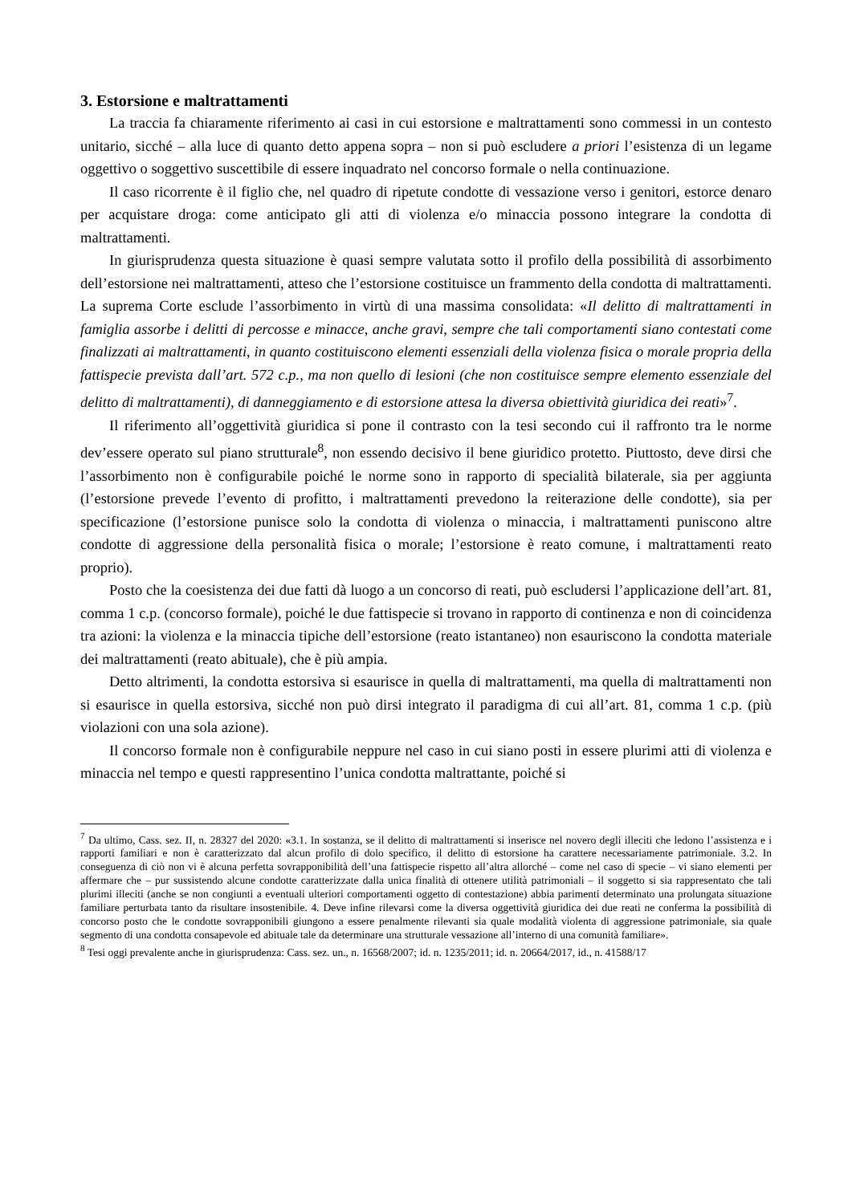3. Estorsione e maltrattamenti
La traccia fa chiaramente riferimento ai casi in cui estorsione e maltrattamenti sono commessi in un contesto unitario, sicché – alla luce di quanto detto appena sopra – non si può escludere a priori l’esistenza di un legame oggettivo o soggettivo suscettibile di essere inquadrato nel concorso formale o nella continuazione.
Il caso ricorrente è il figlio che, nel quadro di ripetute condotte di vessazione verso i genitori, estorce denaro per acquistare droga: come anticipato gli atti di violenza e/o minaccia possono integrare la condotta di maltrattamenti.
In giurisprudenza questa situazione è quasi sempre valutata sotto il profilo della possibilità di assorbimento dell’estorsione nei maltrattamenti, atteso che l’estorsione costituisce un frammento della condotta di maltrattamenti. La suprema Corte esclude l’assorbimento in virtù di una massima consolidata: «Il delitto di maltrattamenti in famiglia assorbe i delitti di percosse e minacce, anche gravi, sempre che tali comportamenti siano contestati come finalizzati ai maltrattamenti, in quanto costituiscono elementi essenziali della violenza fisica o morale propria della fattispecie prevista dall’art. 572 c.p., ma non quello di lesioni (che non costituisce sempre elemento essenziale del delitto di maltrattamenti), di danneggiamento e di estorsione attesa la diversa obiettività giuridica dei reati»<sup>7</sup>.
Il riferimento all’oggettività giuridica si pone il contrasto con la tesi secondo cui il raffronto tra le norme dev’essere operato sul piano strutturale<sup>8</sup>, non essendo decisivo il bene giuridico protetto. Piuttosto, deve dirsi che l’assorbimento non è configurabile poiché le norme sono in rapporto di specialità bilaterale, sia per aggiunta (l’estorsione prevede l’evento di profitto, i maltrattamenti prevedono la reiterazione delle condotte), sia per specificazione (l’estorsione punisce solo la condotta di violenza o minaccia, i maltrattamenti puniscono altre condotte di aggressione della personalità fisica o morale; l’estorsione è reato comune, i maltrattamenti reato proprio).
Posto che la coesistenza dei due fatti dà luogo a un concorso di reati, può escludersi l’applicazione dell’art. 81, comma 1 c.p. (concorso formale), poiché le due fattispecie si trovano in rapporto di continenza e non di coincidenza tra azioni: la violenza e la minaccia tipiche dell’estorsione (reato istantaneo) non esauriscono la condotta materiale dei maltrattamenti (reato abituale), che è più ampia.
Detto altrimenti, la condotta estorsiva si esaurisce in quella di maltrattamenti, ma quella di maltrattamenti non si esaurisce in quella estorsiva, sicché non può dirsi integrato il paradigma di cui all’art. 81, comma 1 c.p. (più violazioni con una sola azione).
Il concorso formale non è configurabile neppure nel caso in cui siano posti in essere plurimi atti di violenza e minaccia nel tempo e questi rappresentino l’unica condotta maltrattante, poiché si
<sup>7</sup> Da ultimo, Cass. sez. II, n. 28327 del 2020: «3.1. In sostanza, se il delitto di maltrattamenti si inserisce nel novero degli illeciti che ledono l’assistenza e i rapporti familiari e non è caratterizzato dal alcun profilo di dolo specifico, il delitto di estorsione ha carattere necessariamente patrimoniale. 3.2. In conseguenza di ciò non vi è alcuna perfetta sovrapponibilità dell’una fattispecie rispetto all’altra allorché – come nel caso di specie – vi siano elementi per affermare che – pur sussistendo alcune condotte caratterizzate dalla unica finalità di ottenere utilità patrimoniali – il soggetto si sia rappresentato che tali plurimi illeciti (anche se non congiunti a eventuali ulteriori comportamenti oggetto di contestazione) abbia parimenti determinato una prolungata situazione familiare perturbata tanto da risultare insostenibile. 4. Deve infine rilevarsi come la diversa oggettività giuridica dei due reati ne conferma la possibilità di concorso posto che le condotte sovrapponibili giungono a essere penalmente rilevanti sia quale modalità violenta di aggressione patrimoniale, sia quale segmento di una condotta consapevole ed abituale tale da determinare una strutturale vessazione all’interno di una comunità familiare».
<sup>8</sup> Tesi oggi prevalente anche in giurisprudenza: Cass. sez. un., n. 16568/2007; id. n. 1235/2011; id. n. 20664/2017, id., n. 41588/17